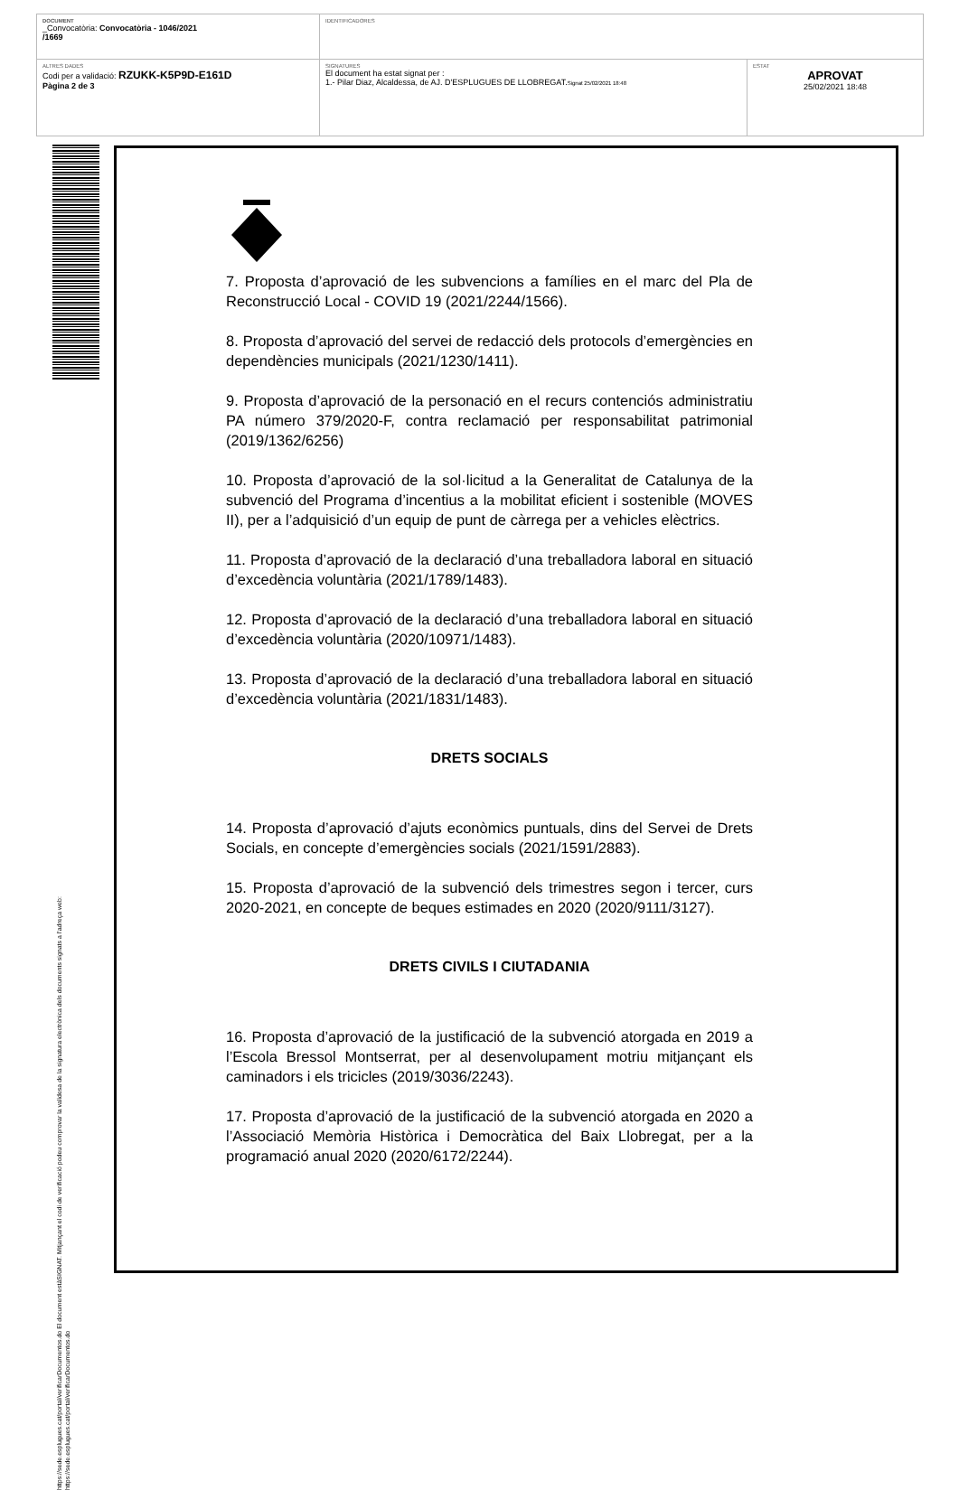| DOCUMENT _Convocatòria: Convocatòria - 1046/2021 /1669 | IDENTIFICADORES | |
| ALTRES DADES Codi per a validació: RZUKK-K5P9D-E161D Pàgina 2 de 3 | SIGNATURES El document ha estat signat per : 1.- Pilar Diaz, Alcaldessa, de AJ. D'ESPLUGUES DE LLOBREGAT. Signat 25/02/2021 18:48 | ESTAT APROVAT 25/02/2021 18:48 |
https://sede.esplugues.cat/portal/verificarDocumentos.do El document estàSIGNAT. Mitjançant el codi de verificació podeu comprovar la validesa de la signatura electrònica dels documents signats a l'adreça web:
https://sede.esplugues.cat/portal/verificarDocumentos.do
7. Proposta d’aprovació de les subvencions a famílies en el marc del Pla de Reconstrucció Local - COVID 19 (2021/2244/1566).
8. Proposta d’aprovació del servei de redacció dels protocols d’emergències en dependències municipals (2021/1230/1411).
9. Proposta d’aprovació de la personació en el recurs contenciós administratiu PA número 379/2020-F, contra reclamació per responsabilitat patrimonial (2019/1362/6256)
10. Proposta d’aprovació de la sol·licitud a la Generalitat de Catalunya de la subvenció del Programa d’incentius a la mobilitat eficient i sostenible (MOVES II), per a l’adquisició d’un equip de punt de càrrega per a vehicles elèctrics.
11. Proposta d’aprovació de la declaració d’una treballadora laboral en situació d’excedència voluntària (2021/1789/1483).
12. Proposta d’aprovació de la declaració d’una treballadora laboral en situació d’excedència voluntària (2020/10971/1483).
13. Proposta d’aprovació de la declaració d’una treballadora laboral en situació d’excedència voluntària (2021/1831/1483).
DRETS SOCIALS
14. Proposta d’aprovació d’ajuts econòmics puntuals, dins del Servei de Drets Socials, en concepte d’emergències socials (2021/1591/2883).
15. Proposta d’aprovació de la subvenció dels trimestres segon i tercer, curs 2020-2021, en concepte de beques estimades en 2020 (2020/9111/3127).
DRETS CIVILS I CIUTADANIA
16. Proposta d’aprovació de la justificació de la subvenció atorgada en 2019 a l’Escola Bressol Montserrat, per al desenvolupament motriu mitjançant els caminadors i els tricicles (2019/3036/2243).
17. Proposta d’aprovació de la justificació de la subvenció atorgada en 2020 a l’Associació Memòria Històrica i Democràtica del Baix Llobregat, per a la programació anual 2020 (2020/6172/2244).